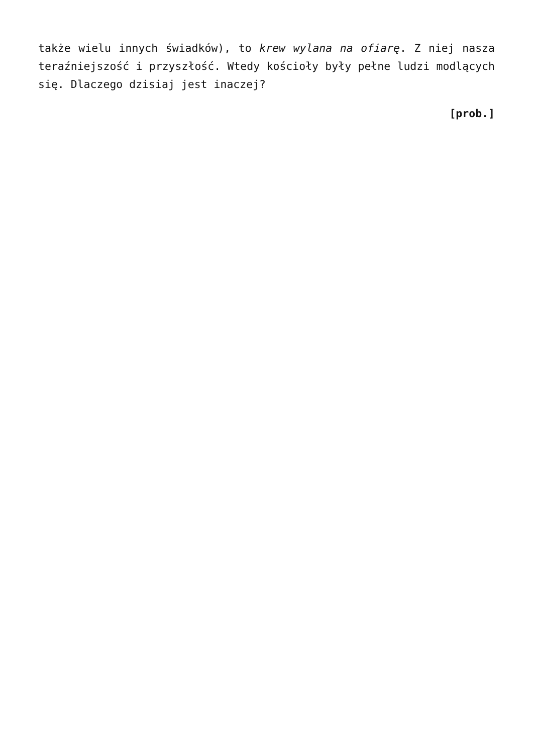także wielu innych świadków), to krew wylana na ofiarę. Z niej nasza teraźniejszość i przyszłość. Wtedy kościoły były pełne ludzi modlących się. Dlaczego dzisiaj jest inaczej?
[prob.]